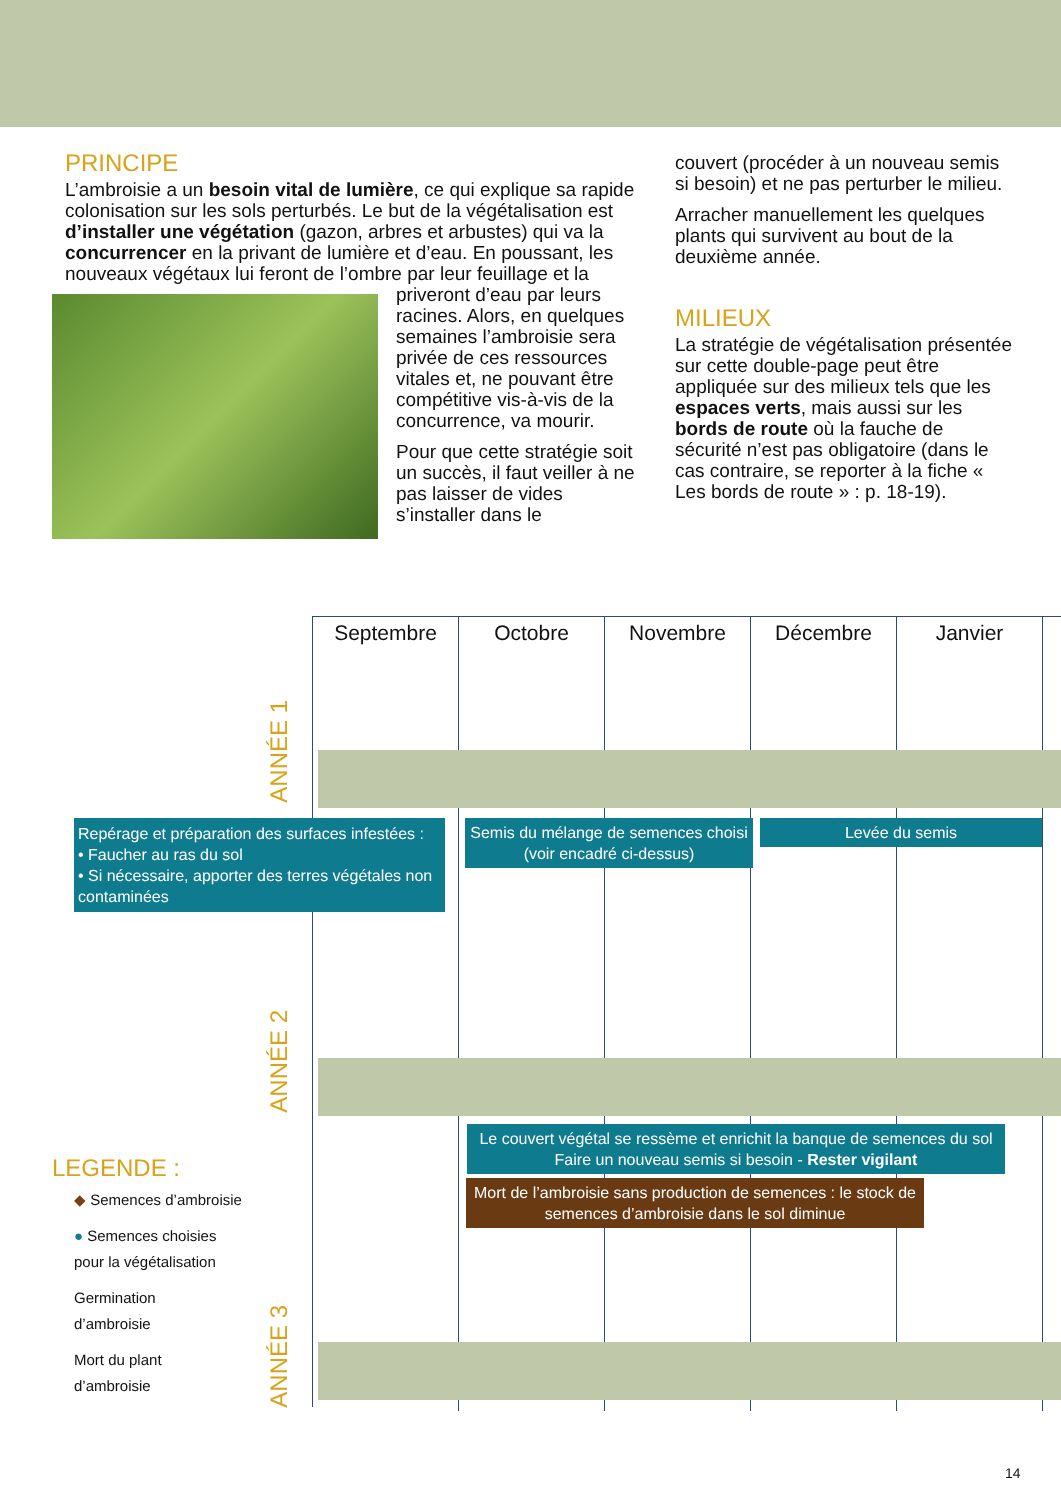PRINCIPE
L’ambroisie a un besoin vital de lumière, ce qui explique sa rapide colonisation sur les sols perturbés. Le but de la végétalisation est d’installer une végétation (gazon, arbres et arbustes) qui va la concurrencer en la privant de lumière et d’eau. En poussant, les nouveaux végétaux lui feront de l’ombre par leur feuillage et la priveront d’eau par leurs racines. Alors, en quelques semaines l’ambroisie sera privée de ces ressources vitales et, ne pouvant être compétitive vis-à-vis de la concurrence, va mourir.
Pour que cette stratégie soit un succès, il faut veiller à ne pas laisser de vides s’installer dans le
couvert (procéder à un nouveau semis si besoin) et ne pas perturber le milieu.
Arracher manuellement les quelques plants qui survivent au bout de la deuxième année.
MILIEUX
La stratégie de végétalisation présentée sur cette double-page peut être appliquée sur des milieux tels que les espaces verts, mais aussi sur les bords de route où la fauche de sécurité n’est pas obligatoire (dans le cas contraire, se reporter à la fiche « Les bords de route » : p. 18-19).
Septembre Octobre Novembre Décembre Janvier
ANNÉE 1
ANNÉE 2
ANNÉE 3
Repérage et préparation des surfaces infestées :
• Faucher au ras du sol
• Si nécessaire, apporter des terres végétales non contaminées
Semis du mélange de semences choisi
(voir encadré ci-dessus)
Levée du semis
Le couvert végétal se ressème et enrichit la banque de semences du sol
Faire un nouveau semis si besoin - Rester vigilant
Mort de l’ambroisie sans production de semences : le stock de semences d’ambroisie dans le sol diminue
LEGENDE :
◆ Semences d’ambroisie
● Semences choisies
pour la végétalisation
Germination
d’ambroisie
Mort du plant
d’ambroisie
14